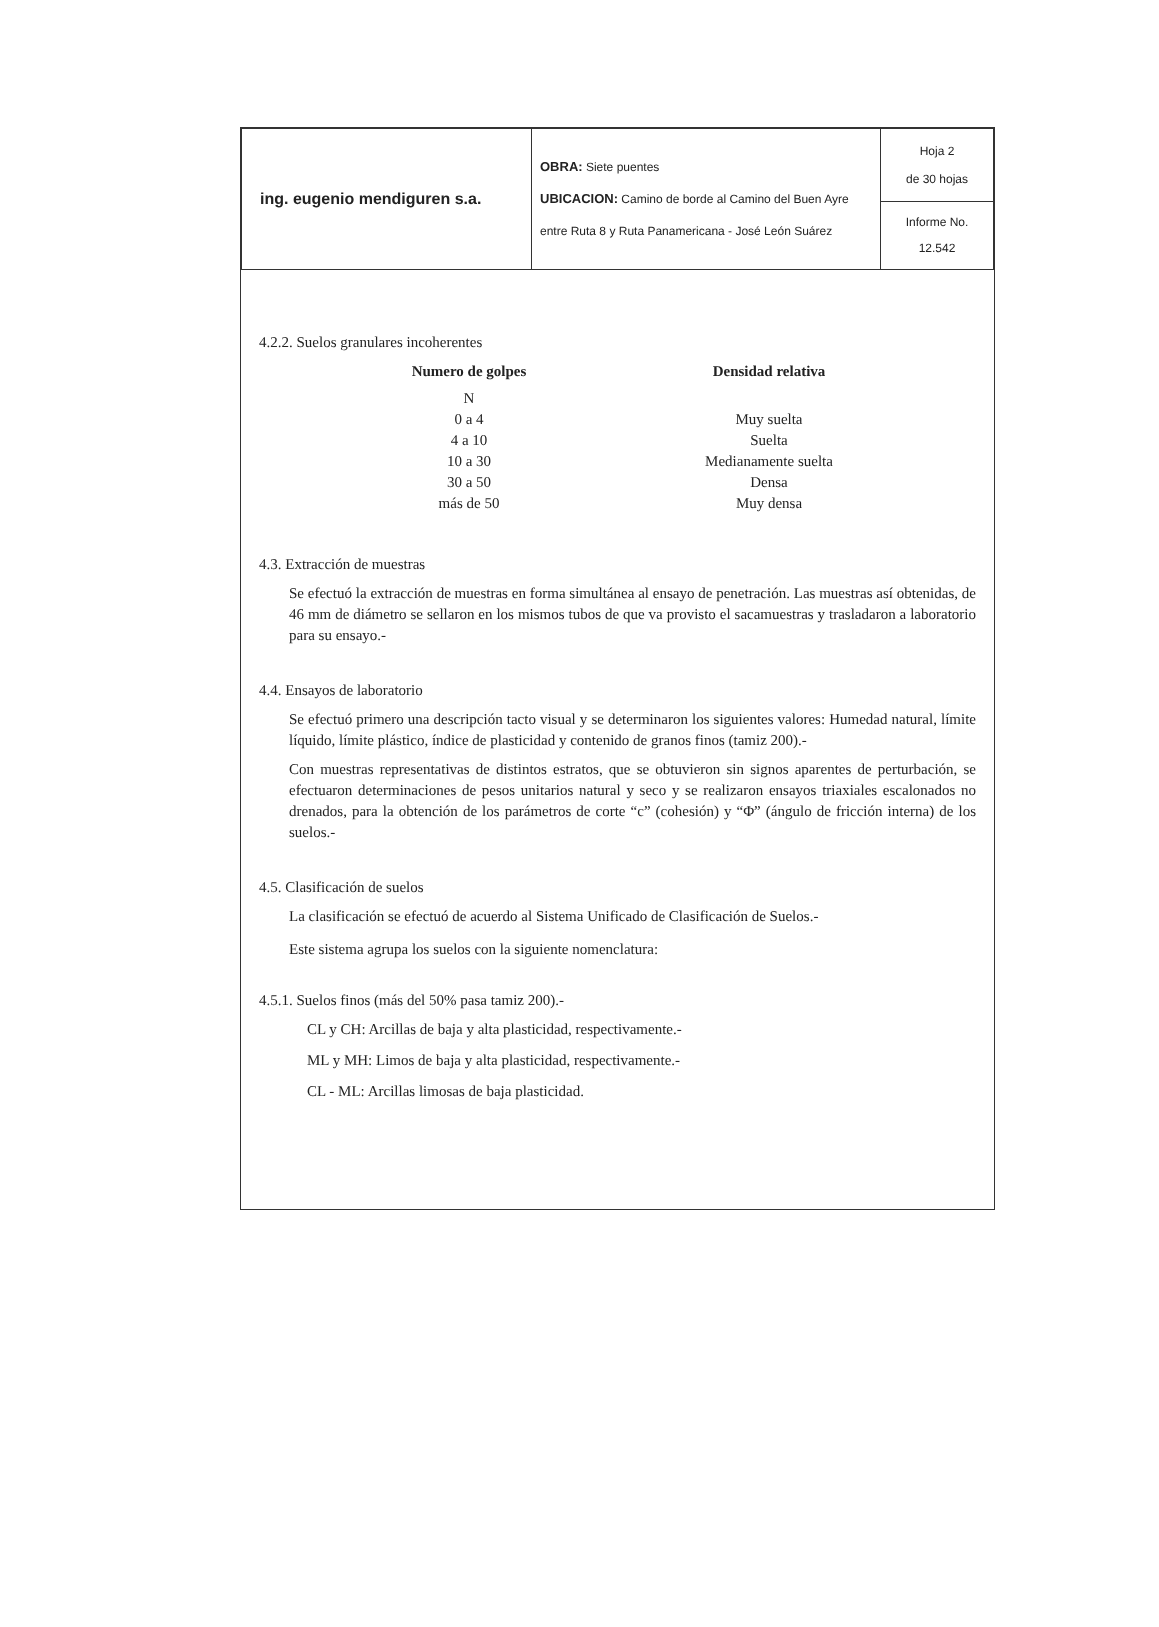| ing. eugenio mendiguren s.a. | OBRA: Siete puentes UBICACION: Camino de borde al Camino del Buen Ayre entre Ruta 8 y Ruta Panamericana - José León Suárez | Hoja 2 de 30 hojas |
| | | Informe No. 12.542 |
4.2.2. Suelos granulares incoherentes
| Numero de golpes | | Densidad relativa |
| --- | --- | --- |
| N | | |
| 0 a 4 | | Muy suelta |
| 4 a 10 | | Suelta |
| 10 a 30 | | Medianamente suelta |
| 30 a 50 | | Densa |
| más de 50 | | Muy densa |
4.3. Extracción de muestras
Se efectuó la extracción de muestras en forma simultánea al ensayo de penetración. Las muestras así obtenidas, de 46 mm de diámetro se sellaron en los mismos tubos de que va provisto el sacamuestras y trasladaron a laboratorio para su ensayo.-
4.4. Ensayos de laboratorio
Se efectuó primero una descripción tacto visual y se determinaron los siguientes valores: Humedad natural, límite líquido, límite plástico, índice de plasticidad y contenido de granos finos (tamiz 200).-
Con muestras representativas de distintos estratos, que se obtuvieron sin signos aparentes de perturbación, se efectuaron determinaciones de pesos unitarios natural y seco y se realizaron ensayos triaxiales escalonados no drenados, para la obtención de los parámetros de corte “c” (cohesión) y “Φ” (ángulo de fricción interna) de los suelos.-
4.5. Clasificación de suelos
La clasificación se efectuó de acuerdo al Sistema Unificado de Clasificación de Suelos.-
Este sistema agrupa los suelos con la siguiente nomenclatura:
4.5.1. Suelos finos (más del 50% pasa tamiz 200).-
CL y CH: Arcillas de baja y alta plasticidad, respectivamente.-
ML y MH: Limos de baja y alta plasticidad, respectivamente.-
CL - ML: Arcillas limosas de baja plasticidad.